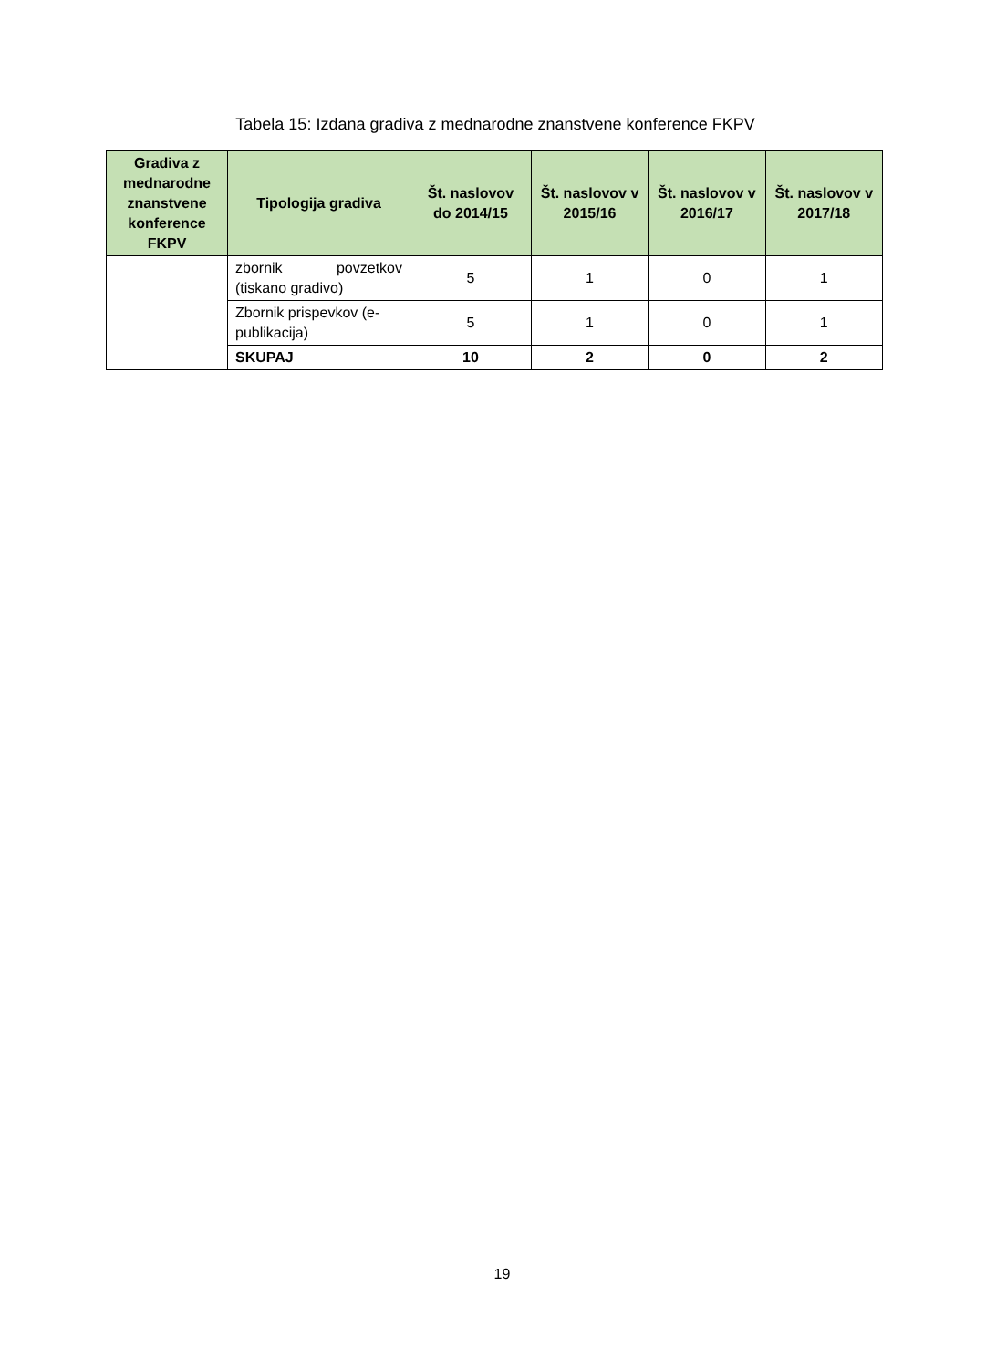Tabela 15: Izdana gradiva z mednarodne znanstvene konference FKPV
| Gradiva z mednarodne znanstvene konference FKPV | Tipologija gradiva | Št. naslovov do 2014/15 | Št. naslovov v 2015/16 | Št. naslovov v 2016/17 | Št. naslovov v 2017/18 |
| --- | --- | --- | --- | --- | --- |
| | zbornik povzetkov (tiskano gradivo) | 5 | 1 | 0 | 1 |
| | Zbornik prispevkov (e-publikacija) | 5 | 1 | 0 | 1 |
| | SKUPAJ | 10 | 2 | 0 | 2 |
19